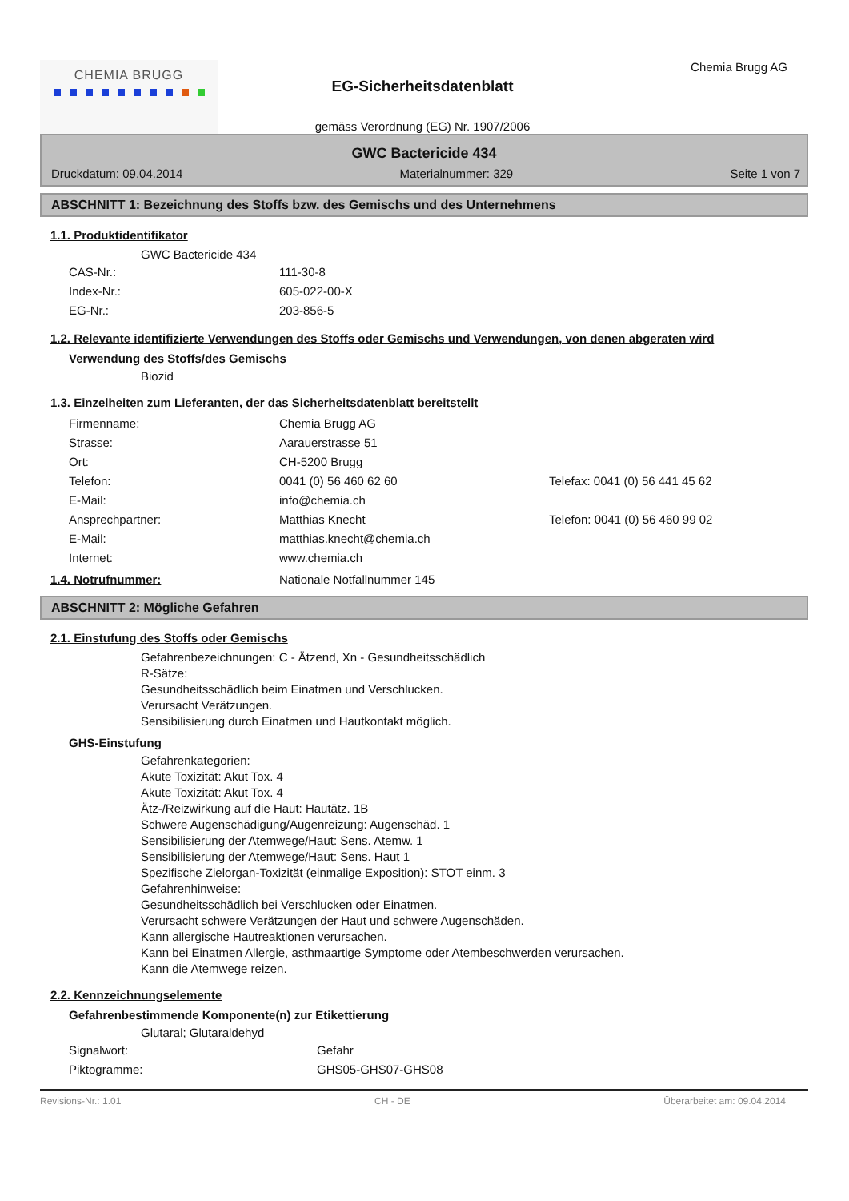CHEMIA BRUGG
EG-Sicherheitsdatenblatt
gemäss Verordnung (EG) Nr. 1907/2006
Chemia Brugg AG
GWC Bactericide 434
Druckdatum: 09.04.2014 Materialnummer: 329 Seite 1 von 7
ABSCHNITT 1: Bezeichnung des Stoffs bzw. des Gemischs und des Unternehmens
1.1. Produktidentifikator
GWC Bactericide 434
CAS-Nr.: 111-30-8
Index-Nr.: 605-022-00-X
EG-Nr.: 203-856-5
1.2. Relevante identifizierte Verwendungen des Stoffs oder Gemischs und Verwendungen, von denen abgeraten wird
Verwendung des Stoffs/des Gemischs
Biozid
1.3. Einzelheiten zum Lieferanten, der das Sicherheitsdatenblatt bereitstellt
Firmenname: Chemia Brugg AG
Strasse: Aarauerstrasse 51
Ort: CH-5200 Brugg
Telefon: 0041 (0) 56 460 62 60 Telefax: 0041 (0) 56 441 45 62
E-Mail: info@chemia.ch
Ansprechpartner: Matthias Knecht Telefon: 0041 (0) 56 460 99 02
E-Mail: matthias.knecht@chemia.ch
Internet: www.chemia.ch
1.4. Notrufnummer: Nationale Notfallnummer 145
ABSCHNITT 2: Mögliche Gefahren
2.1. Einstufung des Stoffs oder Gemischs
Gefahrenbezeichnungen: C - Ätzend, Xn - Gesundheitsschädlich
R-Sätze:
Gesundheitsschädlich beim Einatmen und Verschlucken.
Verursacht Verätzungen.
Sensibilisierung durch Einatmen und Hautkontakt möglich.
GHS-Einstufung
Gefahrenkategorien:
Akute Toxizität: Akut Tox. 4
Akute Toxizität: Akut Tox. 4
Ätz-/Reizwirkung auf die Haut: Hautätz. 1B
Schwere Augenschädigung/Augenreizung: Augenschäd. 1
Sensibilisierung der Atemwege/Haut: Sens. Atemw. 1
Sensibilisierung der Atemwege/Haut: Sens. Haut 1
Spezifische Zielorgan-Toxizität (einmalige Exposition): STOT einm. 3
Gefahrenhinweise:
Gesundheitsschädlich bei Verschlucken oder Einatmen.
Verursacht schwere Verätzungen der Haut und schwere Augenschäden.
Kann allergische Hautreaktionen verursachen.
Kann bei Einatmen Allergie, asthmaartige Symptome oder Atembeschwerden verursachen.
Kann die Atemwege reizen.
2.2. Kennzeichnungselemente
Gefahrenbestimmende Komponente(n) zur Etikettierung
Glutaral; Glutaraldehyd
Signalwort: Gefahr
Piktogramme: GHS05-GHS07-GHS08
Revisions-Nr.: 1.01 CH - DE Überarbeitet am: 09.04.2014